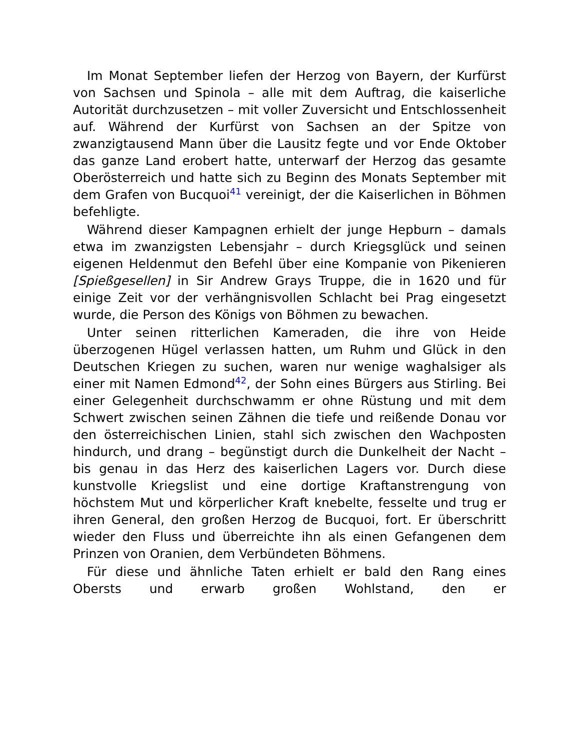Im Monat September liefen der Herzog von Bayern, der Kurfürst von Sachsen und Spinola – alle mit dem Auftrag, die kaiserliche Autorität durchzusetzen – mit voller Zuversicht und Entschlossenheit auf. Während der Kurfürst von Sachsen an der Spitze von zwanzigtausend Mann über die Lausitz fegte und vor Ende Oktober das ganze Land erobert hatte, unterwarf der Herzog das gesamte Oberösterreich und hatte sich zu Beginn des Monats September mit dem Grafen von Bucquoi<sup>41</sup> vereinigt, der die Kaiserlichen in Böhmen befehligte.
Während dieser Kampagnen erhielt der junge Hepburn – damals etwa im zwanzigsten Lebensjahr – durch Kriegsglück und seinen eigenen Heldenmut den Befehl über eine Kompanie von Pikenieren [Spießgesellen] in Sir Andrew Grays Truppe, die in 1620 und für einige Zeit vor der verhängnisvollen Schlacht bei Prag eingesetzt wurde, die Person des Königs von Böhmen zu bewachen.
Unter seinen ritterlichen Kameraden, die ihre von Heide überzogenen Hügel verlassen hatten, um Ruhm und Glück in den Deutschen Kriegen zu suchen, waren nur wenige waghalsiger als einer mit Namen Edmond<sup>42</sup>, der Sohn eines Bürgers aus Stirling. Bei einer Gelegenheit durchschwamm er ohne Rüstung und mit dem Schwert zwischen seinen Zähnen die tiefe und reißende Donau vor den österreichischen Linien, stahl sich zwischen den Wachposten hindurch, und drang – begünstigt durch die Dunkelheit der Nacht – bis genau in das Herz des kaiserlichen Lagers vor. Durch diese kunstvolle Kriegslist und eine dortige Kraftanstrengung von höchstem Mut und körperlicher Kraft knebelte, fesselte und trug er ihren General, den großen Herzog de Bucquoi, fort. Er überschritt wieder den Fluss und überreichte ihn als einen Gefangenen dem Prinzen von Oranien, dem Verbündeten Böhmens.
Für diese und ähnliche Taten erhielt er bald den Rang eines Obersts und erwarb großen Wohlstand, den er